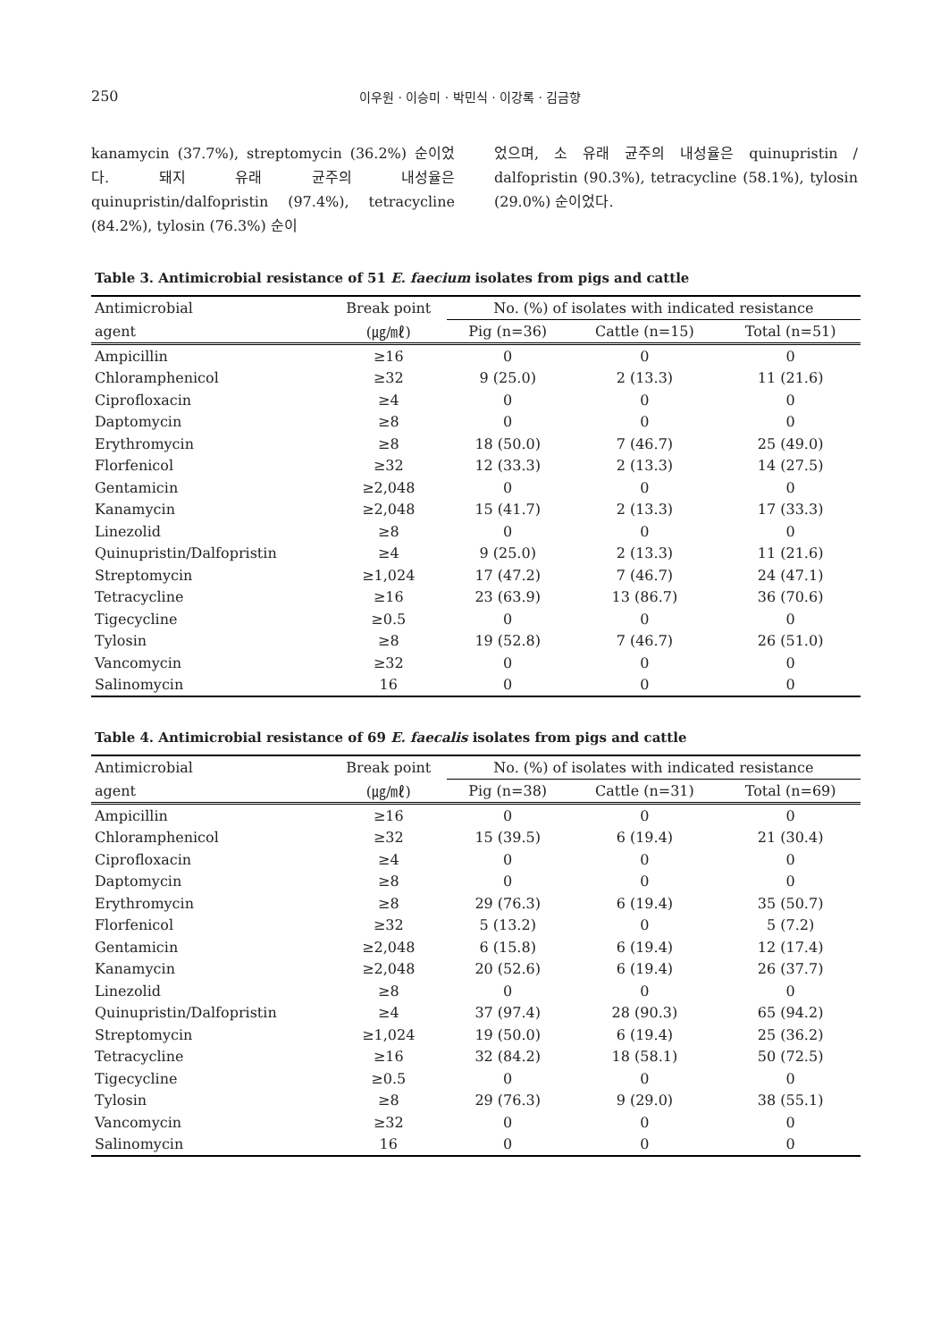250 이우원 · 이승미 · 박민식 · 이강록 · 김금향
kanamycin (37.7%), streptomycin (36.2%) 순이었다. 돼지 유래 균주의 내성율은 quinupristin/dalfopristin (97.4%), tetracycline (84.2%), tylosin (76.3%) 순이
었으며, 소 유래 균주의 내성율은 quinupristin / dalfopristin (90.3%), tetracycline (58.1%), tylosin (29.0%) 순이었다.
Table 3. Antimicrobial resistance of 51 E. faecium isolates from pigs and cattle
| Antimicrobial | Break point | No. (%) of isolates with indicated resistance | | |
| --- | --- | --- | --- | --- |
| agent | (㎍/㎖) | Pig (n=36) | Cattle (n=15) | Total (n=51) |
| Ampicillin | ≥16 | 0 | 0 | 0 |
| Chloramphenicol | ≥32 | 9 (25.0) | 2 (13.3) | 11 (21.6) |
| Ciprofloxacin | ≥4 | 0 | 0 | 0 |
| Daptomycin | ≥8 | 0 | 0 | 0 |
| Erythromycin | ≥8 | 18 (50.0) | 7 (46.7) | 25 (49.0) |
| Florfenicol | ≥32 | 12 (33.3) | 2 (13.3) | 14 (27.5) |
| Gentamicin | ≥2,048 | 0 | 0 | 0 |
| Kanamycin | ≥2,048 | 15 (41.7) | 2 (13.3) | 17 (33.3) |
| Linezolid | ≥8 | 0 | 0 | 0 |
| Quinupristin/Dalfopristin | ≥4 | 9 (25.0) | 2 (13.3) | 11 (21.6) |
| Streptomycin | ≥1,024 | 17 (47.2) | 7 (46.7) | 24 (47.1) |
| Tetracycline | ≥16 | 23 (63.9) | 13 (86.7) | 36 (70.6) |
| Tigecycline | ≥0.5 | 0 | 0 | 0 |
| Tylosin | ≥8 | 19 (52.8) | 7 (46.7) | 26 (51.0) |
| Vancomycin | ≥32 | 0 | 0 | 0 |
| Salinomycin | 16 | 0 | 0 | 0 |
Table 4. Antimicrobial resistance of 69 E. faecalis isolates from pigs and cattle
| Antimicrobial | Break point | No. (%) of isolates with indicated resistance | | |
| --- | --- | --- | --- | --- |
| agent | (㎍/㎖) | Pig (n=38) | Cattle (n=31) | Total (n=69) |
| Ampicillin | ≥16 | 0 | 0 | 0 |
| Chloramphenicol | ≥32 | 15 (39.5) | 6 (19.4) | 21 (30.4) |
| Ciprofloxacin | ≥4 | 0 | 0 | 0 |
| Daptomycin | ≥8 | 0 | 0 | 0 |
| Erythromycin | ≥8 | 29 (76.3) | 6 (19.4) | 35 (50.7) |
| Florfenicol | ≥32 | 5 (13.2) | 0 | 5 (7.2) |
| Gentamicin | ≥2,048 | 6 (15.8) | 6 (19.4) | 12 (17.4) |
| Kanamycin | ≥2,048 | 20 (52.6) | 6 (19.4) | 26 (37.7) |
| Linezolid | ≥8 | 0 | 0 | 0 |
| Quinupristin/Dalfopristin | ≥4 | 37 (97.4) | 28 (90.3) | 65 (94.2) |
| Streptomycin | ≥1,024 | 19 (50.0) | 6 (19.4) | 25 (36.2) |
| Tetracycline | ≥16 | 32 (84.2) | 18 (58.1) | 50 (72.5) |
| Tigecycline | ≥0.5 | 0 | 0 | 0 |
| Tylosin | ≥8 | 29 (76.3) | 9 (29.0) | 38 (55.1) |
| Vancomycin | ≥32 | 0 | 0 | 0 |
| Salinomycin | 16 | 0 | 0 | 0 |